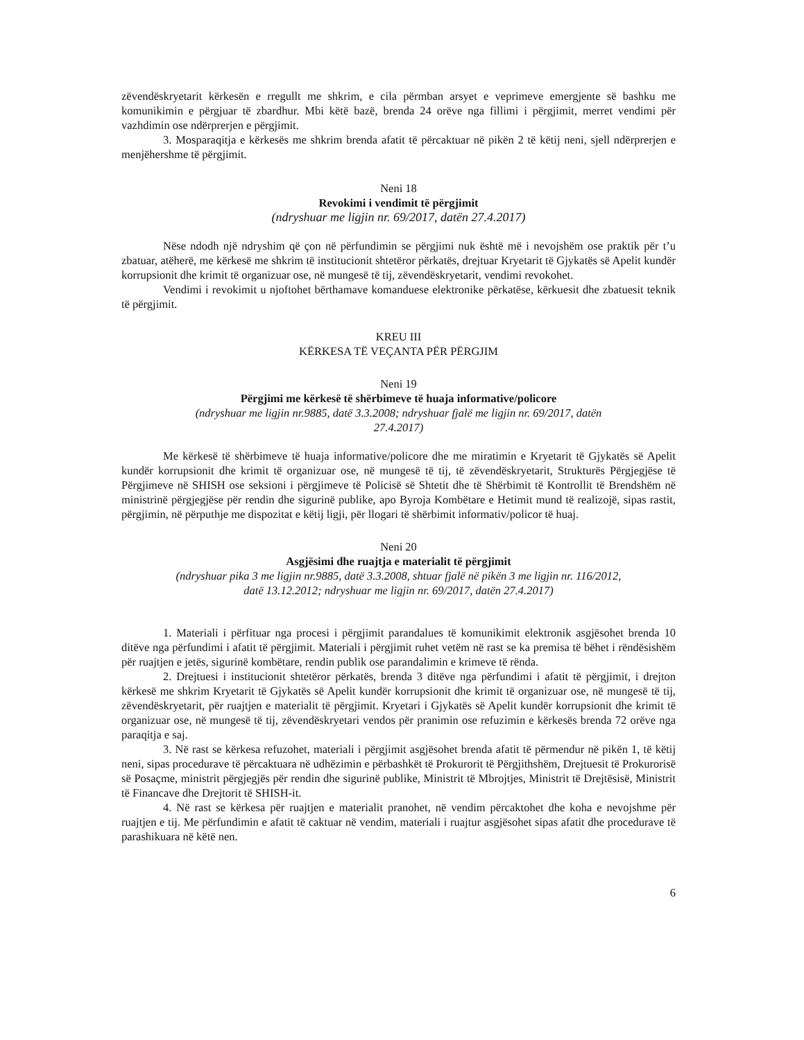zëvendëskryetarit kërkesën e rregullt me shkrim, e cila përmban arsyet e veprimeve emergjente së bashku me komunikimin e përgjuar të zbardhur. Mbi këtë bazë, brenda 24 orëve nga fillimi i përgjimit, merret vendimi për vazhdimin ose ndërprerjen e përgjimit.
3. Mosparaqitja e kërkesës me shkrim brenda afatit të përcaktuar në pikën 2 të këtij neni, sjell ndërprerjen e menjëhershme të përgjimit.
Neni 18
Revokimi i vendimit të përgjimit
(ndryshuar me ligjin nr. 69/2017, datën 27.4.2017)
Nëse ndodh një ndryshim që çon në përfundimin se përgjimi nuk është më i nevojshëm ose praktik për t’u zbatuar, atëherë, me kërkesë me shkrim të institucionit shtetëror përkatës, drejtuar Kryetarit të Gjykatës së Apelit kundër korrupsionit dhe krimit të organizuar ose, në mungesë të tij, zëvendëskryetarit, vendimi revokohet.
Vendimi i revokimit u njoftohet bërthamave komanduese elektronike përkatëse, kërkuesit dhe zbatuesit teknik të përgjimit.
KREU III
KËRKESA TË VEÇANTA PËR PËRGJIM
Neni 19
Përgjimi me kërkesë të shërbimeve të huaja informative/policore
(ndryshuar me ligjin nr.9885, datë 3.3.2008; ndryshuar fjalë me ligjin nr. 69/2017, datën
27.4.2017)
Me kërkesë të shërbimeve të huaja informative/policore dhe me miratimin e Kryetarit të Gjykatës së Apelit kundër korrupsionit dhe krimit të organizuar ose, në mungesë të tij, të zëvendëskryetarit, Strukturës Përgjegjëse të Përgjimeve në SHISH ose seksioni i përgjimeve të Policisë së Shtetit dhe të Shërbimit të Kontrollit të Brendshëm në ministrinë përgjegjëse për rendin dhe sigurinë publike, apo Byroja Kombëtare e Hetimit mund të realizojë, sipas rastit, përgjimin, në përputhje me dispozitat e këtij ligji, për llogari të shërbimit informativ/policor të huaj.
Neni 20
Asgjësimi dhe ruajtja e materialit të përgjimit
(ndryshuar pika 3 me ligjin nr.9885, datë 3.3.2008, shtuar fjalë në pikën 3 me ligjin nr. 116/2012,
datë 13.12.2012; ndryshuar me ligjin nr. 69/2017, datën 27.4.2017)
1. Materiali i përfituar nga procesi i përgjimit parandalues të komunikimit elektronik asgjësohet brenda 10 ditëve nga përfundimi i afatit të përgjimit. Materiali i përgjimit ruhet vetëm në rast se ka premisa të bëhet i rëndësishëm për ruajtjen e jetës, sigurinë kombëtare, rendin publik ose parandalimin e krimeve të rënda.
2. Drejtuesi i institucionit shtetëror përkatës, brenda 3 ditëve nga përfundimi i afatit të përgjimit, i drejton kërkesë me shkrim Kryetarit të Gjykatës së Apelit kundër korrupsionit dhe krimit të organizuar ose, në mungesë të tij, zëvendëskryetarit, për ruajtjen e materialit të përgjimit. Kryetari i Gjykatës së Apelit kundër korrupsionit dhe krimit të organizuar ose, në mungesë të tij, zëvendëskryetari vendos për pranimin ose refuzimin e kërkesës brenda 72 orëve nga paraqitja e saj.
3. Në rast se kërkesa refuzohet, materiali i përgjimit asgjësohet brenda afatit të përmendur në pikën 1, të këtij neni, sipas procedurave të përcaktuara në udhëzimin e përbashkët të Prokurorit të Përgjithshëm, Drejtuesit të Prokurorisë së Posaçme, ministrit përgjegjës për rendin dhe sigurinë publike, Ministrit të Mbrojtjes, Ministrit të Drejtësisë, Ministrit të Financave dhe Drejtorit të SHISH-it.
4. Në rast se kërkesa për ruajtjen e materialit pranohet, në vendim përcaktohet dhe koha e nevojshme për ruajtjen e tij. Me përfundimin e afatit të caktuar në vendim, materiali i ruajtur asgjësohet sipas afatit dhe procedurave të parashikuara në këtë nen.
6